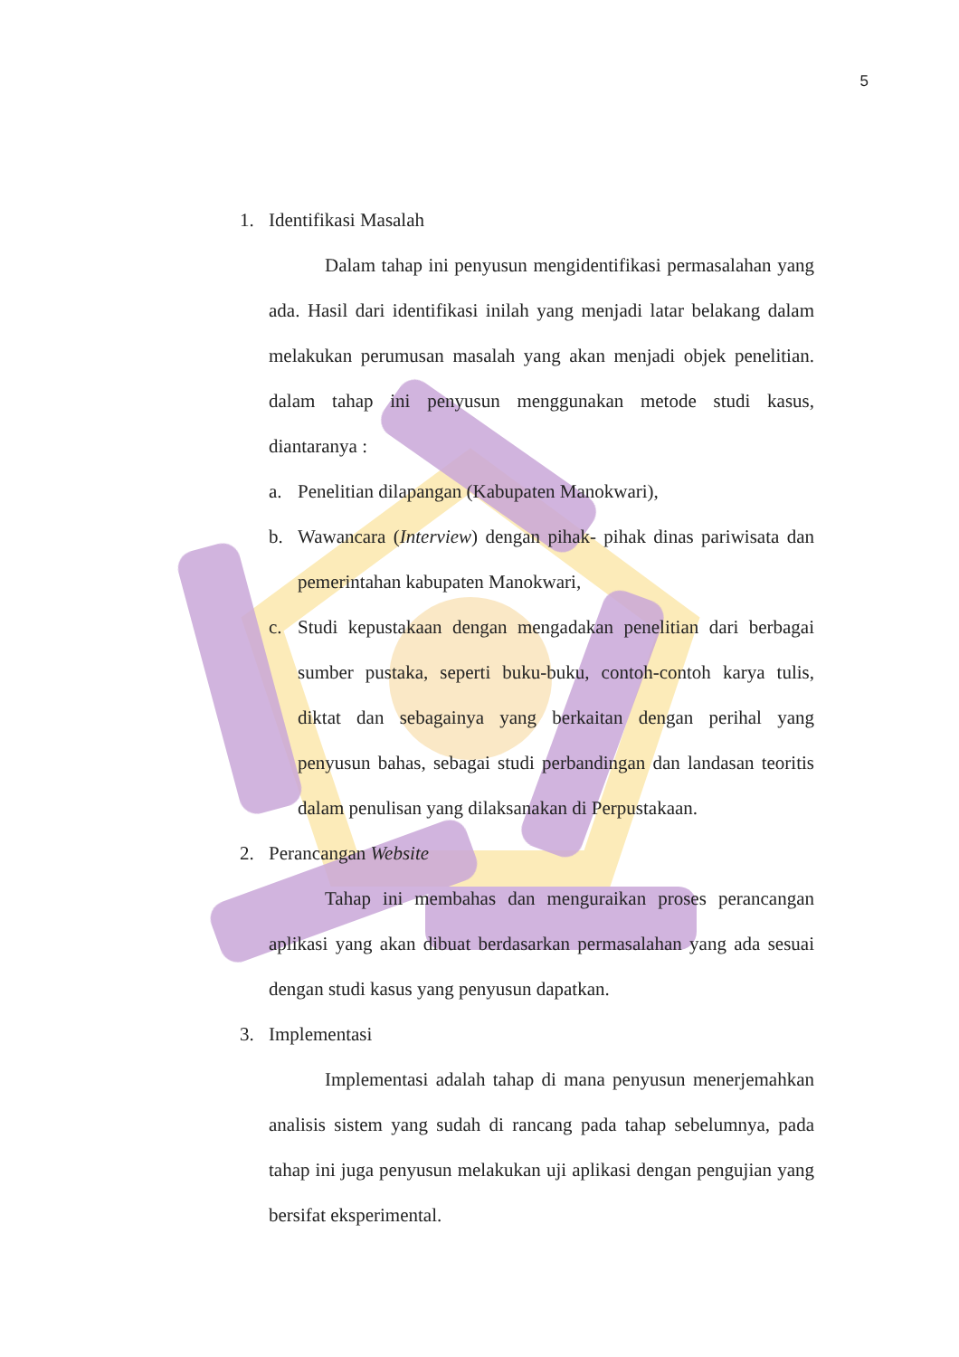5
1. Identifikasi Masalah
Dalam tahap ini penyusun mengidentifikasi permasalahan yang ada. Hasil dari identifikasi inilah yang menjadi latar belakang dalam melakukan perumusan masalah yang akan menjadi objek penelitian. dalam tahap ini penyusun menggunakan metode studi kasus, diantaranya :
a. Penelitian dilapangan (Kabupaten Manokwari),
b. Wawancara (Interview) dengan pihak- pihak dinas pariwisata dan pemerintahan kabupaten Manokwari,
c. Studi kepustakaan dengan mengadakan penelitian dari berbagai sumber pustaka, seperti buku-buku, contoh-contoh karya tulis, diktat dan sebagainya yang berkaitan dengan perihal yang penyusun bahas, sebagai studi perbandingan dan landasan teoritis dalam penulisan yang dilaksanakan di Perpustakaan.
2. Perancangan Website
Tahap ini membahas dan menguraikan proses perancangan aplikasi yang akan dibuat berdasarkan permasalahan yang ada sesuai dengan studi kasus yang penyusun dapatkan.
3. Implementasi
Implementasi adalah tahap di mana penyusun menerjemahkan analisis sistem yang sudah di rancang pada tahap sebelumnya, pada tahap ini juga penyusun melakukan uji aplikasi dengan pengujian yang bersifat eksperimental.